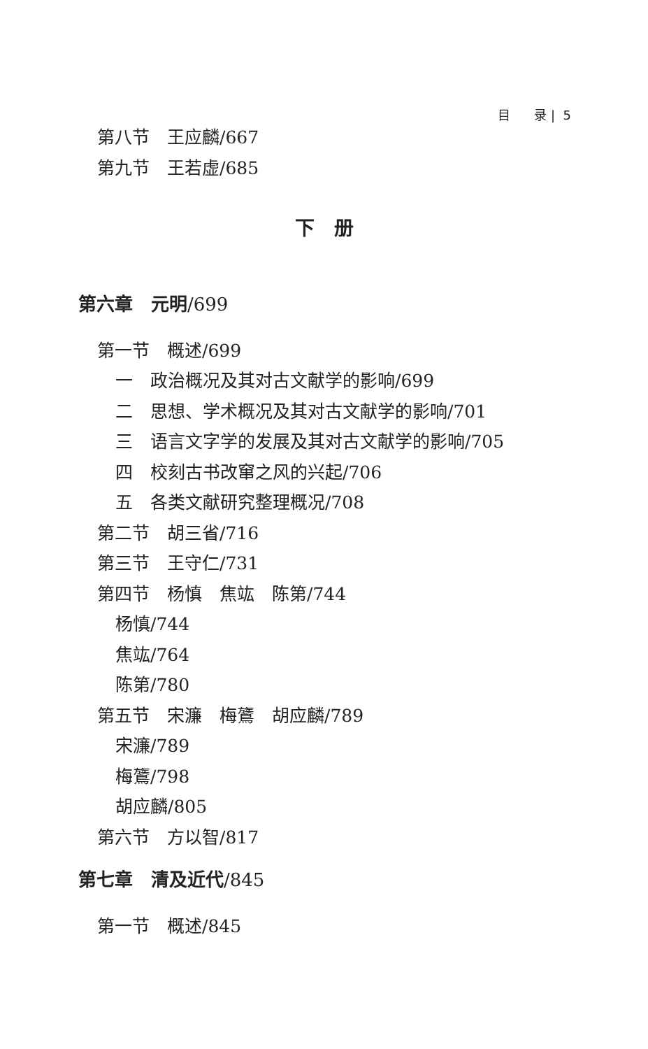目 录 | 5
第八节　王应麟/667
第九节　王若虚/685
下　册
第六章　元明/699
第一节　概述/699
一　政治概况及其对古文献学的影响/699
二　思想、学术概况及其对古文献学的影响/701
三　语言文字学的发展及其对古文献学的影响/705
四　校刻古书改窜之风的兴起/706
五　各类文献研究整理概况/708
第二节　胡三省/716
第三节　王守仁/731
第四节　杨慎　焦竑　陈第/744
杨慎/744
焦竑/764
陈第/780
第五节　宋濂　梅鷟　胡应麟/789
宋濂/789
梅鷟/798
胡应麟/805
第六节　方以智/817
第七章　清及近代/845
第一节　概述/845